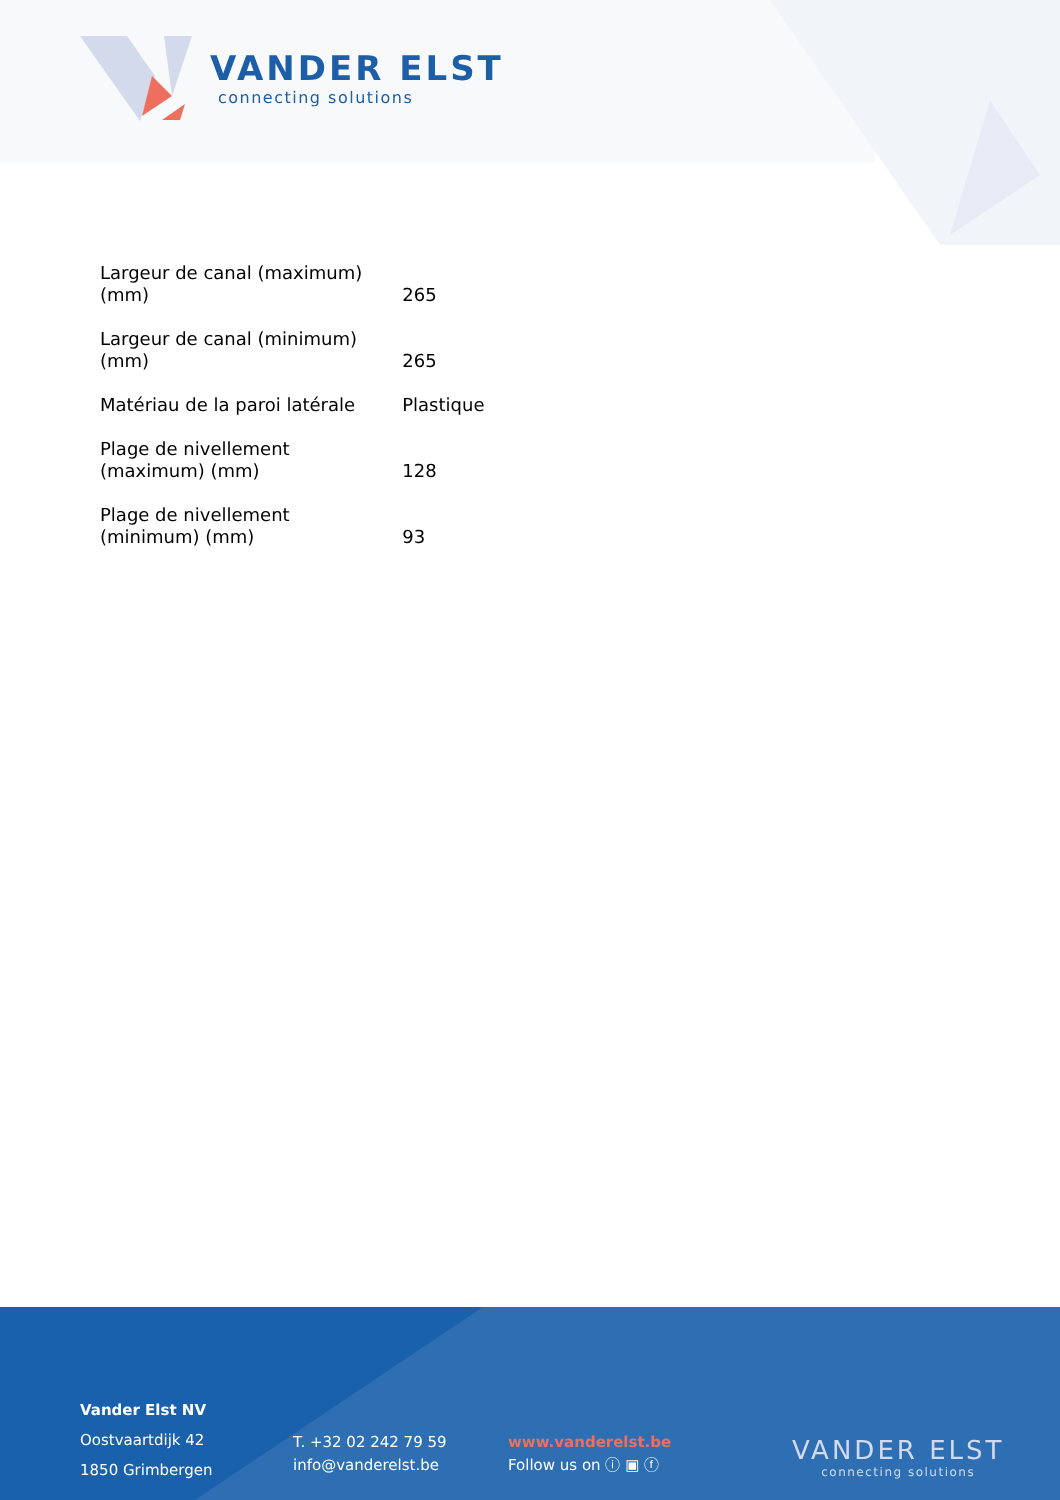VANDER ELST
connecting solutions
| Largeur de canal (maximum) (mm) | 265 |
| Largeur de canal (minimum) (mm) | 265 |
| Matériau de la paroi latérale | Plastique |
| Plage de nivellement (maximum) (mm) | 128 |
| Plage de nivellement (minimum) (mm) | 93 |
Vander Elst NV
Oostvaartdijk 42
1850 Grimbergen
T. +32 02 242 79 59
info@vanderelst.be
www.vanderelst.be
Follow us on ⓘ ▣ ⓕ
VANDER ELST
connecting solutions